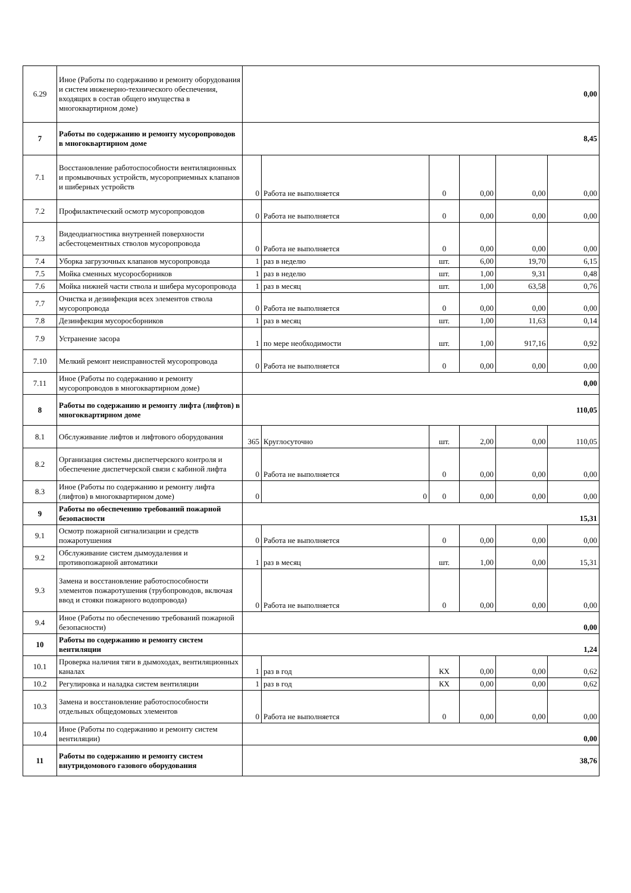| 6.29 | Иное (Работы по содержанию и ремонту оборудования и систем инженерно-технического обеспечения, входящих в состав общего имущества в многоквартирном доме) | 0,00 | | | | | |
| 7 | Работы по содержанию и ремонту мусоропроводов в многоквартирном доме | 8,45 | | | | | |
| 7.1 | Восстановление работоспособности вентиляционных и промывочных устройств, мусороприемных клапанов и шиберных устройств | 0 | Работа не выполняется | 0 | 0,00 | 0,00 | 0,00 |
| 7.2 | Профилактический осмотр мусоропроводов | 0 | Работа не выполняется | 0 | 0,00 | 0,00 | 0,00 |
| 7.3 | Видеодиагностика внутренней поверхности асбестоцементных стволов мусоропровода | 0 | Работа не выполняется | 0 | 0,00 | 0,00 | 0,00 |
| 7.4 | Уборка загрузочных клапанов мусоропровода | 1 | раз в неделю | шт. | 6,00 | 19,70 | 6,15 |
| 7.5 | Мойка сменных мусоросборников | 1 | раз в неделю | шт. | 1,00 | 9,31 | 0,48 |
| 7.6 | Мойка нижней части ствола и шибера мусоропровода | 1 | раз в месяц | шт. | 1,00 | 63,58 | 0,76 |
| 7.7 | Очистка и дезинфекция всех элементов ствола мусоропровода | 0 | Работа не выполняется | 0 | 0,00 | 0,00 | 0,00 |
| 7.8 | Дезинфекция мусоросборников | 1 | раз в месяц | шт. | 1,00 | 11,63 | 0,14 |
| 7.9 | Устранение засора | 1 | по мере необходимости | шт. | 1,00 | 917,16 | 0,92 |
| 7.10 | Мелкий ремонт неисправностей мусоропровода | 0 | Работа не выполняется | 0 | 0,00 | 0,00 | 0,00 |
| 7.11 | Иное (Работы по содержанию и ремонту мусоропроводов в многоквартирном доме) | 0,00 | | | | | |
| 8 | Работы по содержанию и ремонту лифта (лифтов) в многоквартирном доме | 110,05 | | | | | |
| 8.1 | Обслуживание лифтов и лифтового оборудования | 365 | Круглосуточно | шт. | 2,00 | 0,00 | 110,05 |
| 8.2 | Организация системы диспетчерского контроля и обеспечение диспетчерской связи с кабиной лифта | 0 | Работа не выполняется | 0 | 0,00 | 0,00 | 0,00 |
| 8.3 | Иное (Работы по содержанию и ремонту лифта (лифтов) в многоквартирном доме) | 0 | 0 | 0 | 0,00 | 0,00 | 0,00 |
| 9 | Работы по обеспечению требований пожарной безопасности | 15,31 | | | | | |
| 9.1 | Осмотр пожарной сигнализации и средств пожаротушения | 0 | Работа не выполняется | 0 | 0,00 | 0,00 | 0,00 |
| 9.2 | Обслуживание систем дымоудаления и противопожарной автоматики | 1 | раз в месяц | шт. | 1,00 | 0,00 | 15,31 |
| 9.3 | Замена и восстановление работоспособности элементов пожаротушения (трубопроводов, включая ввод и стояки пожарного водопровода) | 0 | Работа не выполняется | 0 | 0,00 | 0,00 | 0,00 |
| 9.4 | Иное (Работы по обеспечению требований пожарной безопасности) | 0,00 | | | | | |
| 10 | Работы по содержанию и ремонту систем вентиляции | 1,24 | | | | | |
| 10.1 | Проверка наличия тяги в дымоходах, вентиляционных каналах | 1 | раз в год | КХ | 0,00 | 0,00 | 0,62 |
| 10.2 | Регулировка и наладка систем вентиляции | 1 | раз в год | КХ | 0,00 | 0,00 | 0,62 |
| 10.3 | Замена и восстановление работоспособности отдельных общедомовых элементов | 0 | Работа не выполняется | 0 | 0,00 | 0,00 | 0,00 |
| 10.4 | Иное (Работы по содержанию и ремонту систем вентиляции) | 0,00 | | | | | |
| 11 | Работы по содержанию и ремонту систем внутридомового газового оборудования | 38,76 | | | | | |